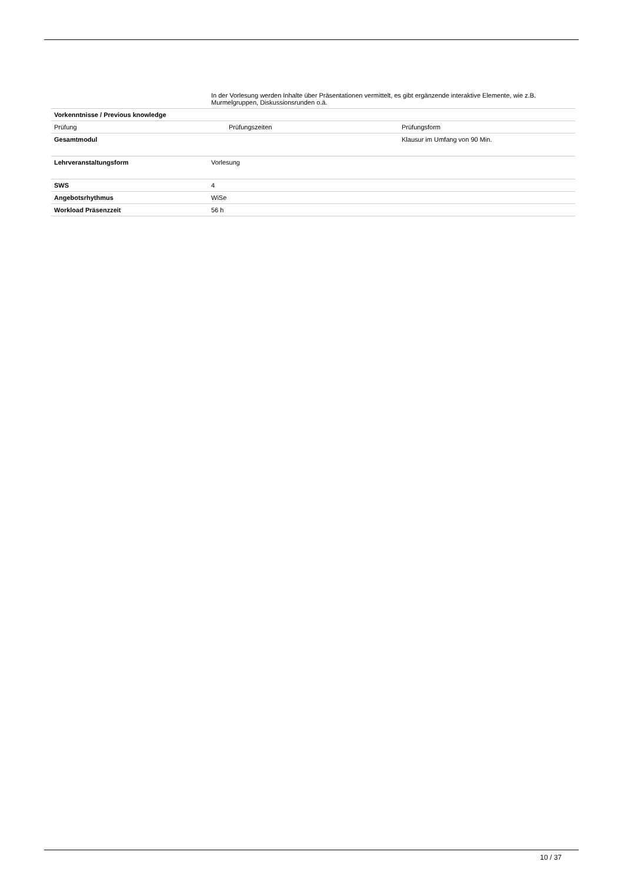| | In der Vorlesung werden Inhalte über Präsentationen vermittelt, es gibt ergänzende interaktive Elemente, wie z.B. Murmelgruppen, Diskussionsrunden o.ä. | |
| Vorkenntnisse / Previous knowledge | | |
| Prüfung | Prüfungszeiten | Prüfungsform |
| Gesamtmodul | | Klausur im Umfang von 90 Min. |
| Lehrveranstaltungsform | Vorlesung | |
| SWS | 4 | |
| Angebotsrhythmus | WiSe | |
| Workload Präsenzzeit | 56 h | |
10 / 37